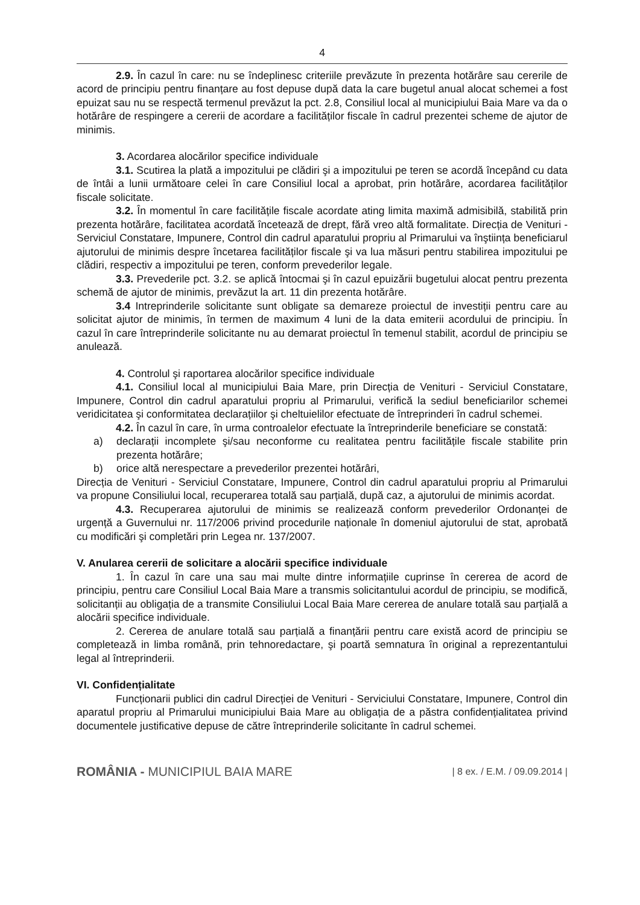4
2.9. În cazul în care: nu se îndeplinesc criteriile prevăzute în prezenta hotărâre sau cererile de acord de principiu pentru finanțare au fost depuse după data la care bugetul anual alocat schemei a fost epuizat sau nu se respectă termenul prevăzut la pct. 2.8, Consiliul local al municipiului Baia Mare va da o hotărâre de respingere a cererii de acordare a facilităților fiscale în cadrul prezentei scheme de ajutor de minimis.
3. Acordarea alocărilor specifice individuale
3.1. Scutirea la plată a impozitului pe clădiri şi a impozitului pe teren se acordă începând cu data de întâi a lunii următoare celei în care Consiliul local a aprobat, prin hotărâre, acordarea facilităților fiscale solicitate.
3.2. În momentul în care facilitățile fiscale acordate ating limita maximă admisibilă, stabilită prin prezenta hotărâre, facilitatea acordată încetează de drept, fără vreo altă formalitate. Direcția de Venituri - Serviciul Constatare, Impunere, Control din cadrul aparatului propriu al Primarului va înştiința beneficiarul ajutorului de minimis despre încetarea facilităților fiscale şi va lua măsuri pentru stabilirea impozitului pe clădiri, respectiv a impozitului pe teren, conform prevederilor legale.
3.3. Prevederile pct. 3.2. se aplică întocmai şi în cazul epuizării bugetului alocat pentru prezenta schemă de ajutor de minimis, prevăzut la art. 11 din prezenta hotărâre.
3.4 Intreprinderile solicitante sunt obligate sa demareze proiectul de investiții pentru care au solicitat ajutor de minimis, în termen de maximum 4 luni de la data emiterii acordului de principiu. În cazul în care întreprinderile solicitante nu au demarat proiectul în temenul stabilit, acordul de principiu se anulează.
4. Controlul şi raportarea alocărilor specifice individuale
4.1. Consiliul local al municipiului Baia Mare, prin Direcția de Venituri - Serviciul Constatare, Impunere, Control din cadrul aparatului propriu al Primarului, verifică la sediul beneficiarilor schemei veridicitatea şi conformitatea declarațiilor şi cheltuielilor efectuate de întreprinderi în cadrul schemei.
4.2. În cazul în care, în urma controalelor efectuate la întreprinderile beneficiare se constată:
a) declarații incomplete şi/sau neconforme cu realitatea pentru facilitățile fiscale stabilite prin prezenta hotărâre;
b) orice altă nerespectare a prevederilor prezentei hotărâri,
Direcția de Venituri - Serviciul Constatare, Impunere, Control din cadrul aparatului propriu al Primarului va propune Consiliului local, recuperarea totală sau parțială, după caz, a ajutorului de minimis acordat.
4.3. Recuperarea ajutorului de minimis se realizează conform prevederilor Ordonanței de urgență a Guvernului nr. 117/2006 privind procedurile naționale în domeniul ajutorului de stat, aprobată cu modificări şi completări prin Legea nr. 137/2007.
V. Anularea cererii de solicitare a alocării specifice individuale
1. În cazul în care una sau mai multe dintre informațiile cuprinse în cererea de acord de principiu, pentru care Consiliul Local Baia Mare a transmis solicitantului acordul de principiu, se modifică, solicitanții au obligația de a transmite Consiliului Local Baia Mare cererea de anulare totală sau parțială a alocării specifice individuale.
2. Cererea de anulare totală sau parțială a finanțării pentru care există acord de principiu se completează in limba română, prin tehnoredactare, şi poartă semnatura în original a reprezentantului legal al întreprinderii.
VI. Confidențialitate
Funcționarii publici din cadrul Direcției de Venituri - Serviciului Constatare, Impunere, Control din aparatul propriu al Primarului municipiului Baia Mare au obligația de a păstra confidențialitatea privind documentele justificative depuse de către întreprinderile solicitante în cadrul schemei.
ROMÂNIA - MUNICIPIUL BAIA MARE
| 8 ex. / E.M. / 09.09.2014 |